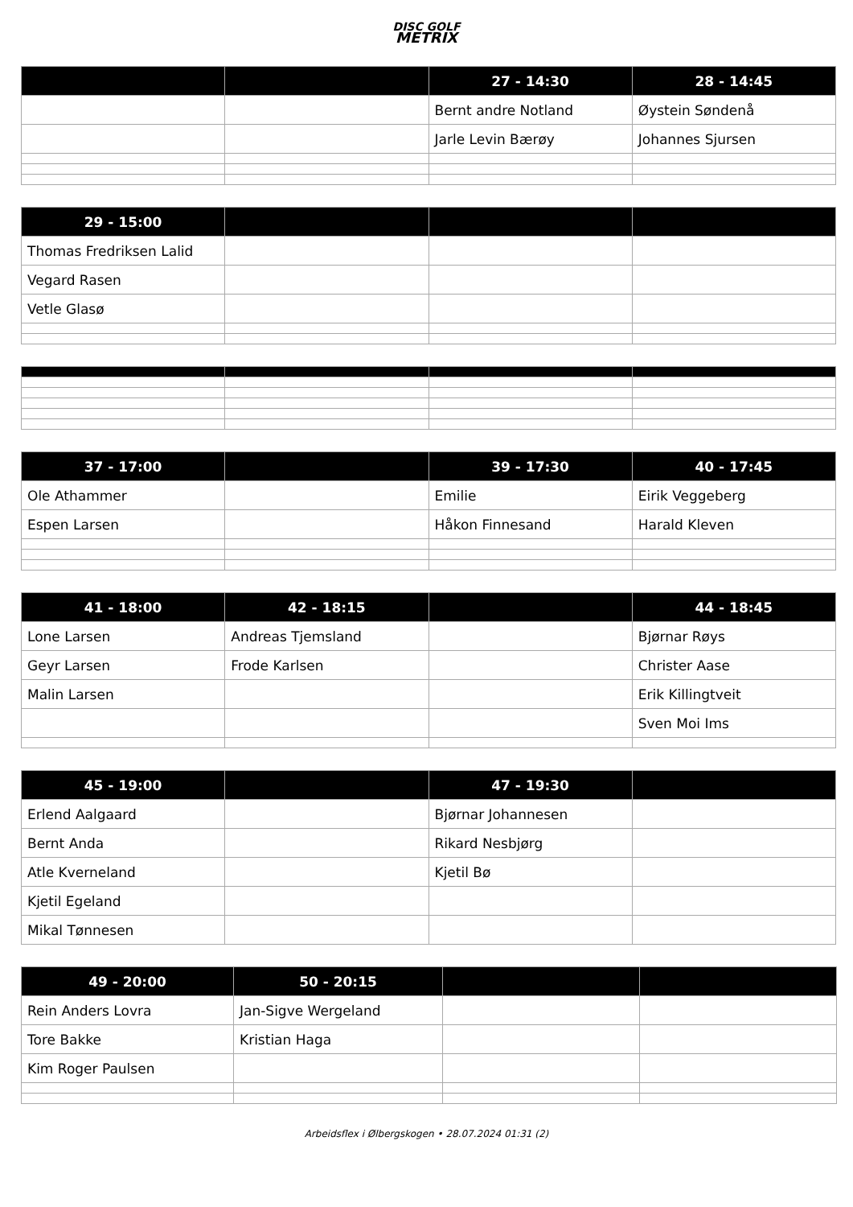DISC GOLF
METRIX
| | | 27 - 14:30 | 28 - 14:45 |
| --- | --- | --- | --- |
| | | Bernt andre Notland | Øystein Søndenå |
| | | Jarle Levin Bærøy | Johannes Sjursen |
| 29 - 15:00 | | | |
| --- | --- | --- | --- |
| Thomas Fredriksen Lalid | | | |
| Vegard Rasen | | | |
| Vetle Glasø | | | |
| 37 - 17:00 | | 39 - 17:30 | 40 - 17:45 |
| --- | --- | --- | --- |
| Ole Athammer | | Emilie | Eirik Veggeberg |
| Espen Larsen | | Håkon Finnesand | Harald Kleven |
| 41 - 18:00 | 42 - 18:15 | | 44 - 18:45 |
| --- | --- | --- | --- |
| Lone Larsen | Andreas Tjemsland | | Bjørnar Røys |
| Geyr Larsen | Frode Karlsen | | Christer Aase |
| Malin Larsen | | | Erik Killingtveit |
| | | | Sven Moi Ims |
| 45 - 19:00 | | 47 - 19:30 | |
| --- | --- | --- | --- |
| Erlend Aalgaard | | Bjørnar Johannesen | |
| Bernt Anda | | Rikard Nesbjørg | |
| Atle Kverneland | | Kjetil Bø | |
| Kjetil Egeland | | | |
| Mikal Tønnesen | | | |
| 49 - 20:00 | 50 - 20:15 | | |
| --- | --- | --- | --- |
| Rein Anders Lovra | Jan-Sigve Wergeland | | |
| Tore Bakke | Kristian Haga | | |
| Kim Roger Paulsen | | | |
Arbeidsflex i Ølbergskogen • 28.07.2024 01:31 (2)